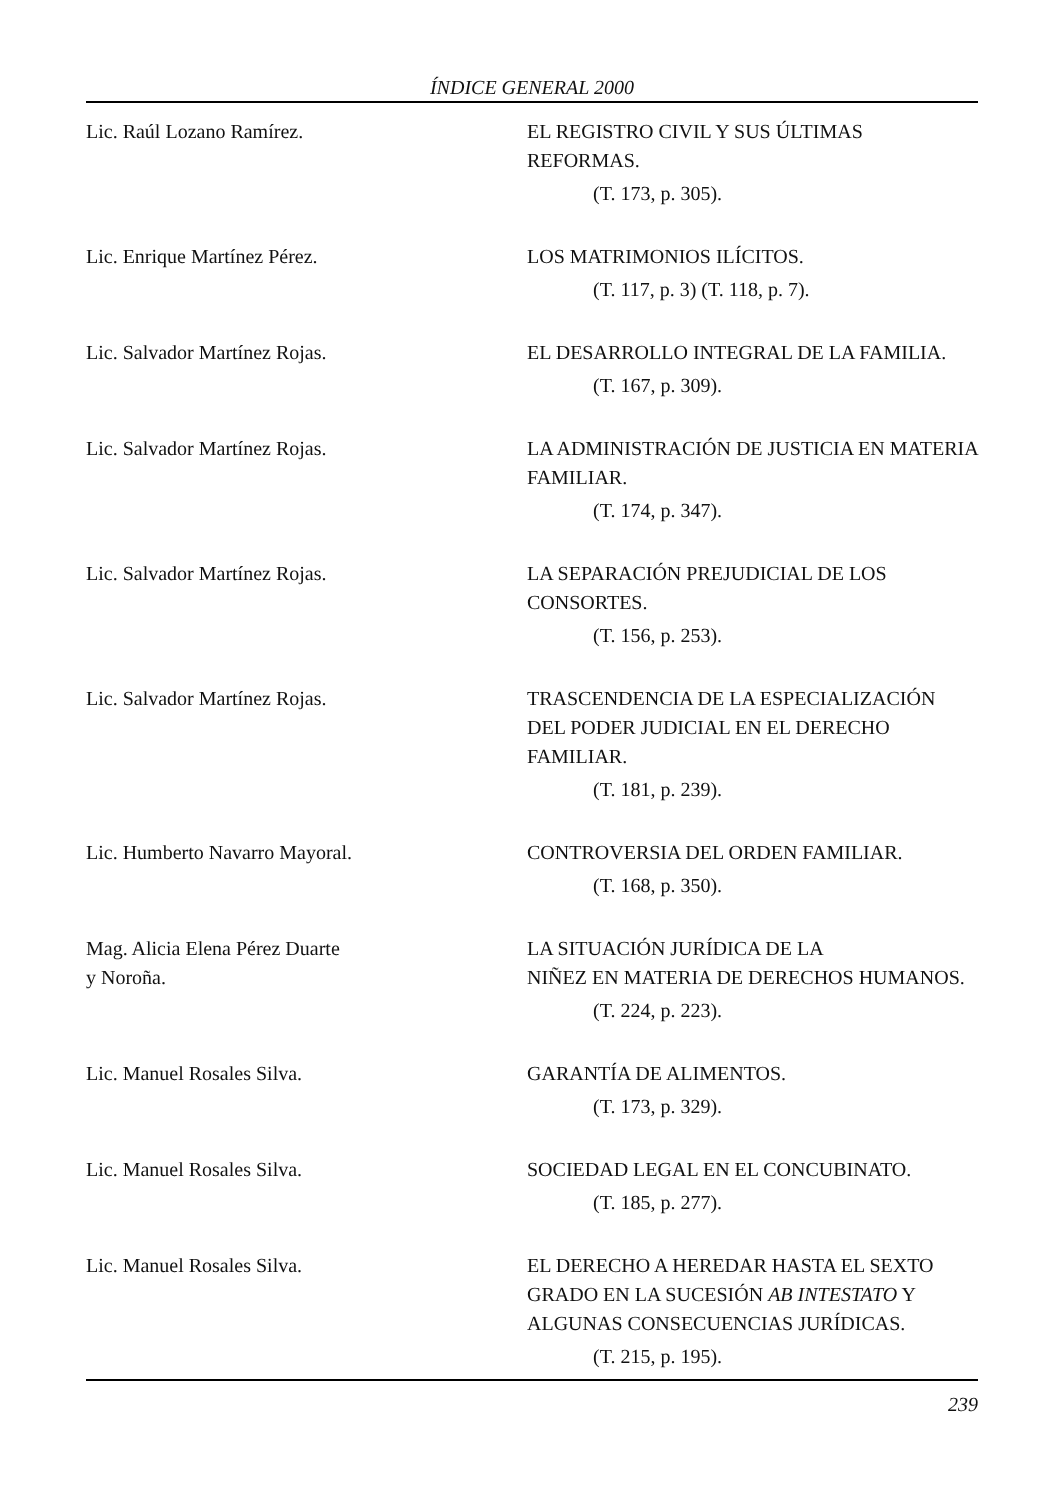ÍNDICE GENERAL 2000
Lic. Raúl Lozano Ramírez. EL REGISTRO CIVIL Y SUS ÚLTIMAS REFORMAS.
(T. 173, p. 305).
Lic. Enrique Martínez Pérez. LOS MATRIMONIOS ILÍCITOS.
(T. 117, p. 3) (T. 118, p. 7).
Lic. Salvador Martínez Rojas. EL DESARROLLO INTEGRAL DE LA FAMILIA.
(T. 167, p. 309).
Lic. Salvador Martínez Rojas. LA ADMINISTRACIÓN DE JUSTICIA EN MATERIA FAMILIAR.
(T. 174, p. 347).
Lic. Salvador Martínez Rojas. LA SEPARACIÓN PREJUDICIAL DE LOS CONSORTES.
(T. 156, p. 253).
Lic. Salvador Martínez Rojas. TRASCENDENCIA DE LA ESPECIALIZACIÓN DEL PODER JUDICIAL EN EL DERECHO FAMILIAR.
(T. 181, p. 239).
Lic. Humberto Navarro Mayoral. CONTROVERSIA DEL ORDEN FAMILIAR.
(T. 168, p. 350).
Mag. Alicia Elena Pérez Duarte
y Noroña.
LA SITUACIÓN JURÍDICA DE LA
NIÑEZ EN MATERIA DE DERECHOS HUMANOS.
(T. 224, p. 223).
Lic. Manuel Rosales Silva. GARANTÍA DE ALIMENTOS.
(T. 173, p. 329).
Lic. Manuel Rosales Silva. SOCIEDAD LEGAL EN EL CONCUBINATO.
(T. 185, p. 277).
Lic. Manuel Rosales Silva. EL DERECHO A HEREDAR HASTA EL SEXTO GRADO EN LA SUCESIÓN AB INTESTATO Y ALGUNAS CONSECUENCIAS JURÍDICAS.
(T. 215, p. 195).
239